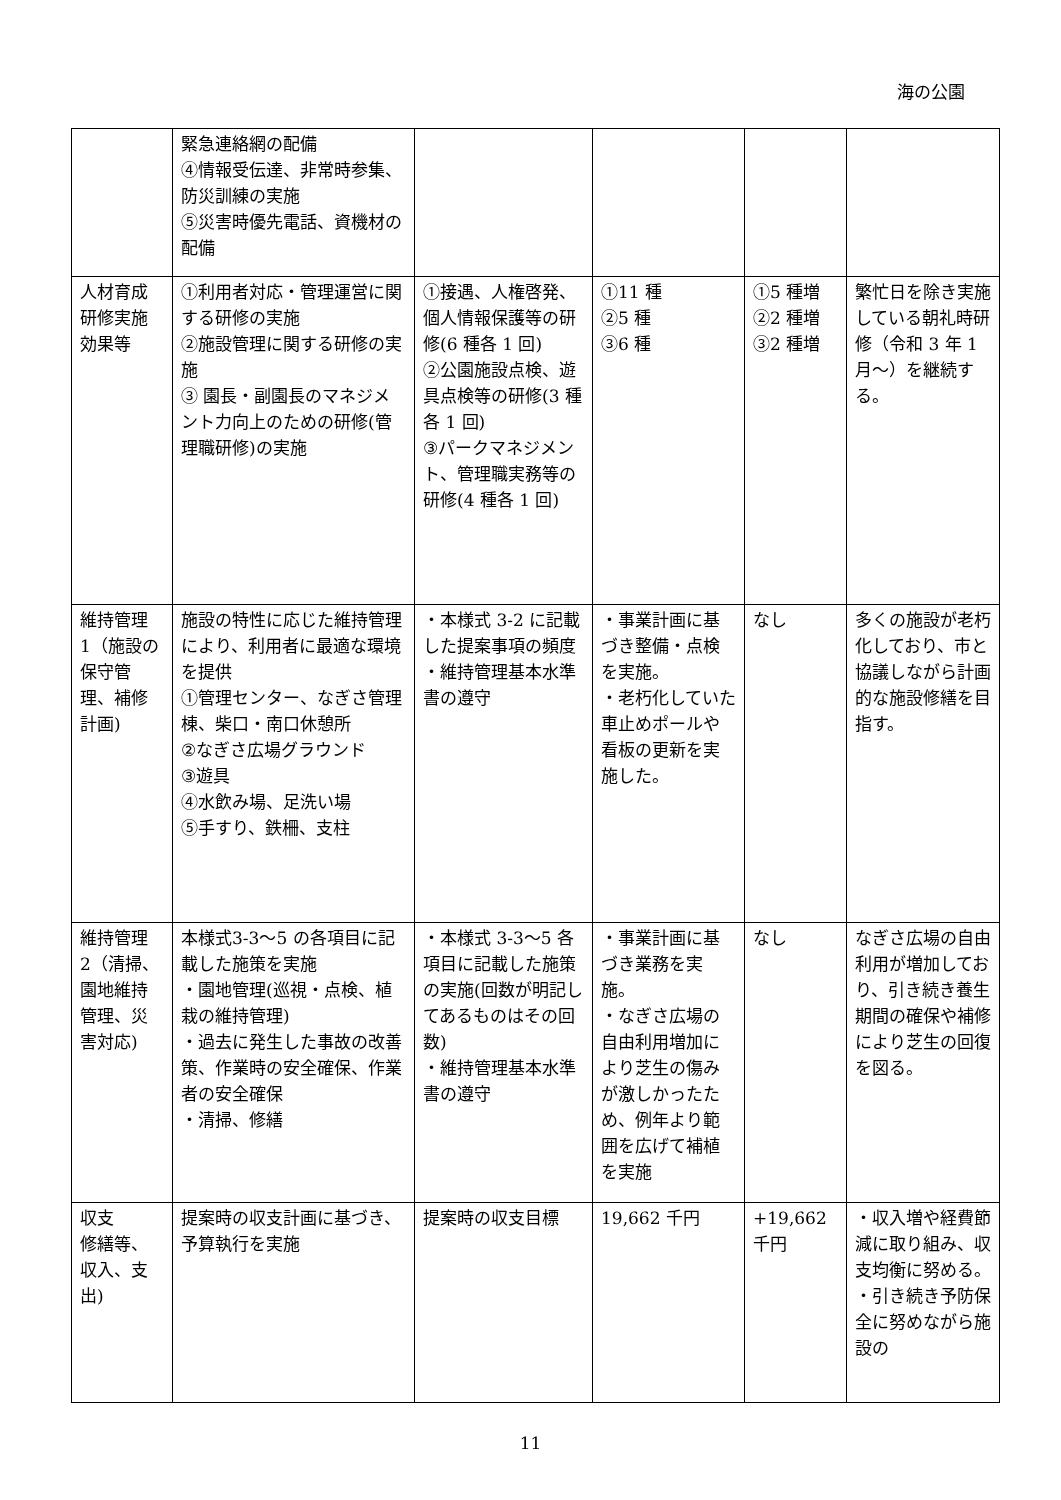海の公園
| | 緊急連絡網の配備 ④情報受伝達、非常時参集、防災訓練の実施 ⑤災害時優先電話、資機材の配備 | | | | |
| 人材育成研修実施効果等 | ①利用者対応・管理運営に関する研修の実施 ②施設管理に関する研修の実施 ③ 園長・副園長のマネジメント力向上のための研修(管理職研修)の実施 | ①接遇、人権啓発、個人情報保護等の研修(6 種各 1 回) ②公園施設点検、遊具点検等の研修(3 種各 1 回) ③パークマネジメント、管理職実務等の研修(4 種各 1 回) | ①11 種 ②5 種 ③6 種 | ①5 種増 ②2 種増 ③2 種増 | 繁忙日を除き実施している朝礼時研修（令和 3 年 1 月～）を継続する。 |
| 維持管理 1（施設の保守管理、補修計画) | 施設の特性に応じた維持管理により、利用者に最適な環境を提供 ①管理センター、なぎさ管理棟、柴口・南口休憩所 ②なぎさ広場グラウンド ③遊具 ④水飲み場、足洗い場 ⑤手すり、鉄柵、支柱 | ・本様式 3-2 に記載した提案事項の頻度 ・維持管理基本水準書の遵守 | ・事業計画に基づき整備・点検を実施。 ・老朽化していた車止めポールや看板の更新を実施した。 | なし | 多くの施設が老朽化しており、市と協議しながら計画的な施設修繕を目指す。 |
| 維持管理 2（清掃、園地維持管理、災害対応) | 本様式3-3～5 の各項目に記載した施策を実施 ・園地管理(巡視・点検、植栽の維持管理) ・過去に発生した事故の改善策、作業時の安全確保、作業者の安全確保 ・清掃、修繕 | ・本様式 3-3～5 各項目に記載した施策の実施(回数が明記してあるものはその回数) ・維持管理基本水準書の遵守 | ・事業計画に基づき業務を実施。 ・なぎさ広場の自由利用増加により芝生の傷みが激しかったため、例年より範囲を広げて補植を実施 | なし | なぎさ広場の自由利用が増加しており、引き続き養生期間の確保や補修により芝生の回復を図る。 |
| 収支 修繕等、収入、支出) | 提案時の収支計画に基づき、予算執行を実施 | 提案時の収支目標 | 19,662 千円 | +19,662 千円 | ・収入増や経費節減に取り組み、収支均衡に努める。 ・引き続き予防保全に努めながら施設の |
11